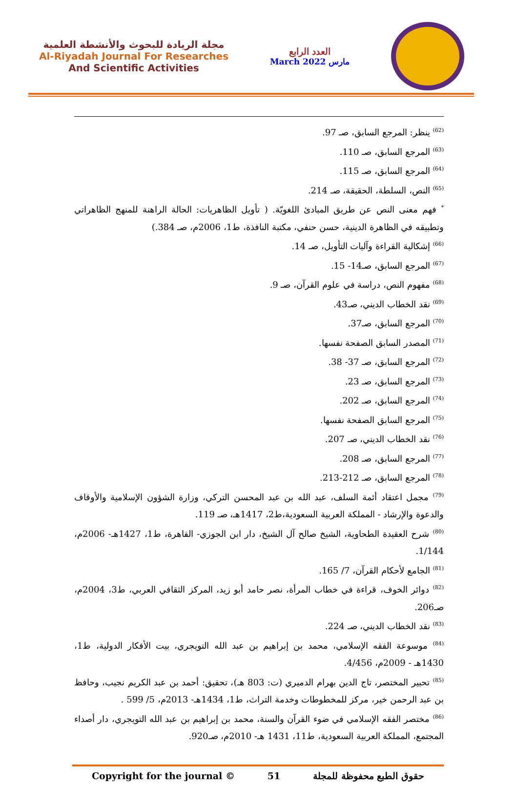مجلة الريادة للبحوث والأنشطة العلمية
Al-Riyadah Journal For Researches
And Scientific Activities
العدد الرابع
March 2022 مارس
<sup>(62)</sup> ينظر: المرجع السابق، صـ 97.
<sup>(63)</sup> المرجع السابق، صـ 110.
<sup>(64)</sup> المرجع السابق، صـ 115.
<sup>(65)</sup> النص، السلطة، الحقيقة، صـ 214.
<sup>*</sup> فهم معنى النص عن طريق المبادئ اللغويّة. ( تأويل الظاهريات: الحالة الراهنة للمنهج الظاهراتي وتطبيقه في الظاهرة الدينية، حسن حنفي، مكتبة النافذة، ط1، 2006م، صـ 384.)
<sup>(66)</sup> إشكالية القراءة وآليات التأويل، صـ 14.
<sup>(67)</sup> المرجع السابق، صـ14- 15.
<sup>(68)</sup> مفهوم النص، دراسة في علوم القرآن، صـ 9.
<sup>(69)</sup> نقد الخطاب الديني، صـ43.
<sup>(70)</sup> المرجع السابق، صـ37.
<sup>(71)</sup> المصدر السابق الصفحة نفسها.
<sup>(72)</sup> المرجع السابق، صـ 37- 38.
<sup>(73)</sup> المرجع السابق، صـ 23.
<sup>(74)</sup> المرجع السابق، صـ 202.
<sup>(75)</sup> المرجع السابق الصفحة نفسها.
<sup>(76)</sup> نقد الخطاب الديني، صـ 207.
<sup>(77)</sup> المرجع السابق، صـ 208.
<sup>(78)</sup> المرجع السابق، صـ 212-213.
<sup>(79)</sup> مجمل اعتقاد أئمة السلف، عبد الله بن عبد المحسن التركي، وزارة الشؤون الإسلامية والأوقاف والدعوة والإرشاد - المملكة العربية السعودية،ط2، 1417هـ، صـ 119.
<sup>(80)</sup> شرح العقيدة الطحاوية، الشيخ صالح آل الشيخ، دار ابن الجوزي- القاهرة، ط1، 1427هـ- 2006م، 1/144.
<sup>(81)</sup> الجامع لأحكام القرآن، 7/ 165.
<sup>(82)</sup> دوائر الخوف، قراءة في خطاب المرأة، نصر حامد أبو زيد، المركز الثقافي العربي، ط3، 2004م، صـ206.
<sup>(83)</sup> نقد الخطاب الديني، صـ 224.
<sup>(84)</sup> موسوعة الفقه الإسلامي، محمد بن إبراهيم بن عبد الله التويجري، بيت الأفكار الدولية، ط1، 1430هـ - 2009م، 4/456.
<sup>(85)</sup> تحبير المختصر، تاج الدين بهرام الدميري (ت: 803 هـ)، تحقيق: أحمد بن عبد الكريم نجيب، وحافظ بن عبد الرحمن خير، مركز للمخطوطات وخدمة التراث، ط1، 1434هـ- 2013م، 5/ 599 .
<sup>(86)</sup> مختصر الفقه الإسلامي في ضوء القرآن والسنة، محمد بن إبراهيم بن عبد الله التويجري، دار أصداء المجتمع، المملكة العربية السعودية، ط11، 1431 هـ- 2010م، صـ920.
Copyright for the journal © 51 حقوق الطبع محفوظة للمجلة